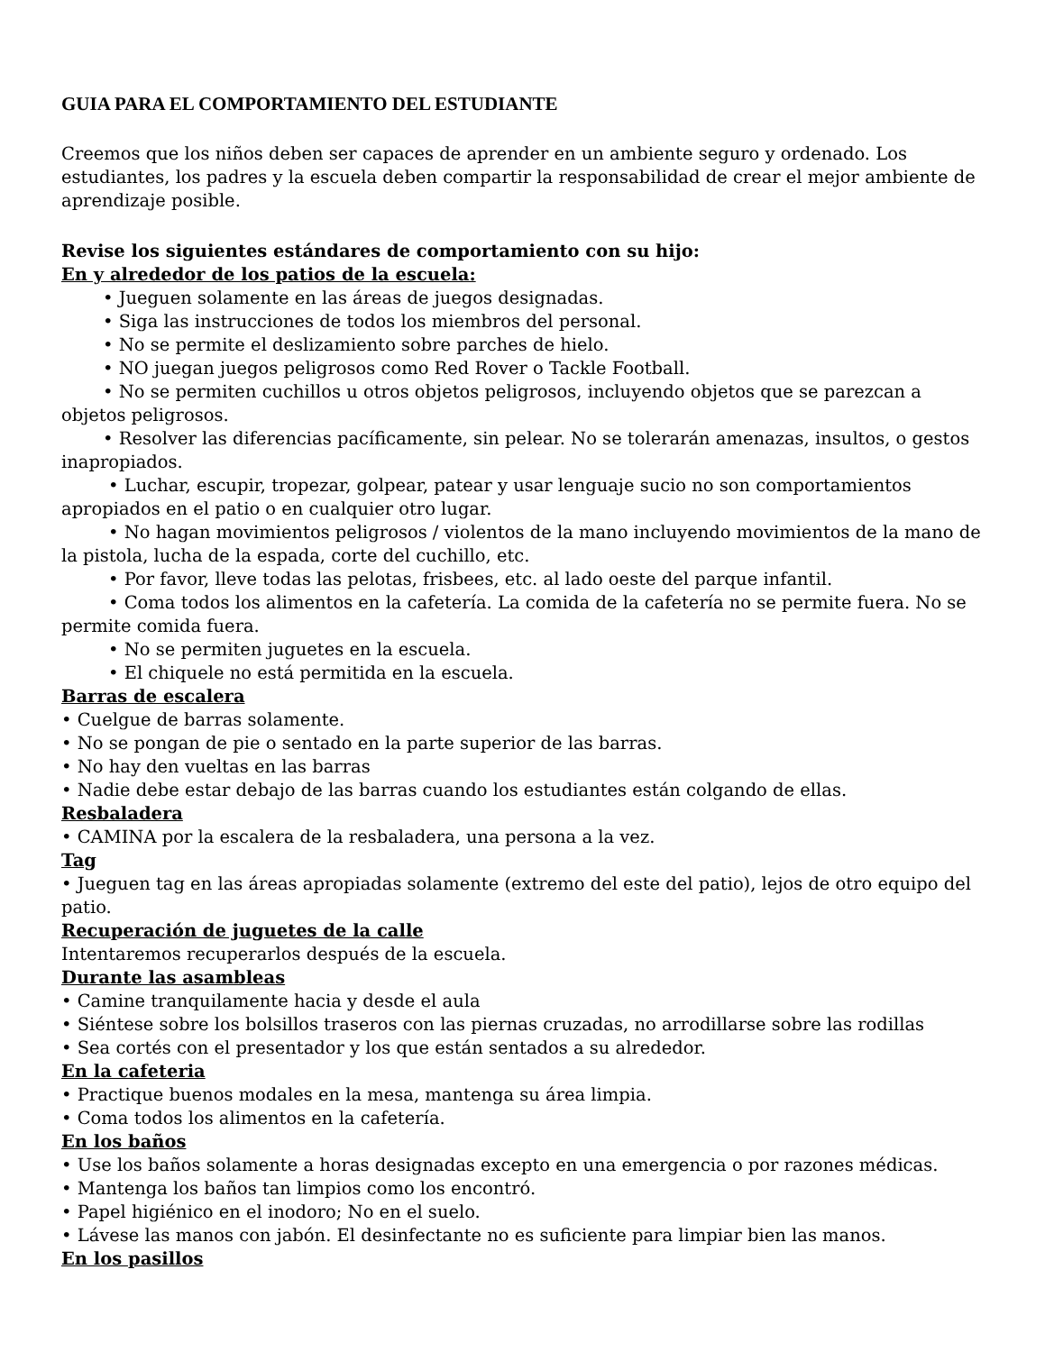GUIA PARA EL COMPORTAMIENTO DEL ESTUDIANTE
Creemos que los niños deben ser capaces de aprender en un ambiente seguro y ordenado. Los estudiantes, los padres y la escuela deben compartir la responsabilidad de crear el mejor ambiente de aprendizaje posible.
Revise los siguientes estándares de comportamiento con su hijo:
En y alrededor de los patios de la escuela:
• Jueguen solamente en las áreas de juegos designadas.
• Siga las instrucciones de todos los miembros del personal.
• No se permite el deslizamiento sobre parches de hielo.
• NO juegan juegos peligrosos como Red Rover o Tackle Football.
• No se permiten cuchillos u otros objetos peligrosos, incluyendo objetos que se parezcan a objetos peligrosos.
• Resolver las diferencias pacíficamente, sin pelear. No se tolerarán amenazas, insultos, o gestos inapropiados.
• Luchar, escupir, tropezar, golpear, patear y usar lenguaje sucio no son comportamientos apropiados en el patio o en cualquier otro lugar.
• No hagan movimientos peligrosos / violentos de la mano incluyendo movimientos de la mano de la pistola, lucha de la espada, corte del cuchillo, etc.
• Por favor, lleve todas las pelotas, frisbees, etc. al lado oeste del parque infantil.
• Coma todos los alimentos en la cafetería. La comida de la cafetería no se permite fuera. No se permite comida fuera.
• No se permiten juguetes en la escuela.
• El chiquele no está permitida en la escuela.
Barras de escalera
• Cuelgue de barras solamente.
• No se pongan de pie o sentado en la parte superior de las barras.
• No hay den vueltas en las barras
• Nadie debe estar debajo de las barras cuando los estudiantes están colgando de ellas.
Resbaladera
• CAMINA por la escalera de la resbaladera, una persona a la vez.
Tag
• Jueguen tag en las áreas apropiadas solamente (extremo del este del patio), lejos de otro equipo del patio.
Recuperación de juguetes de la calle
Intentaremos recuperarlos después de la escuela.
Durante las asambleas
• Camine tranquilamente hacia y desde el aula
• Siéntese sobre los bolsillos traseros con las piernas cruzadas, no arrodillarse sobre las rodillas
• Sea cortés con el presentador y los que están sentados a su alrededor.
En la cafeteria
• Practique buenos modales en la mesa, mantenga su área limpia.
• Coma todos los alimentos en la cafetería.
En los baños
• Use los baños solamente a horas designadas excepto en una emergencia o por razones médicas.
• Mantenga los baños tan limpios como los encontró.
• Papel higiénico en el inodoro; No en el suelo.
• Lávese las manos con jabón. El desinfectante no es suficiente para limpiar bien las manos.
En los pasillos